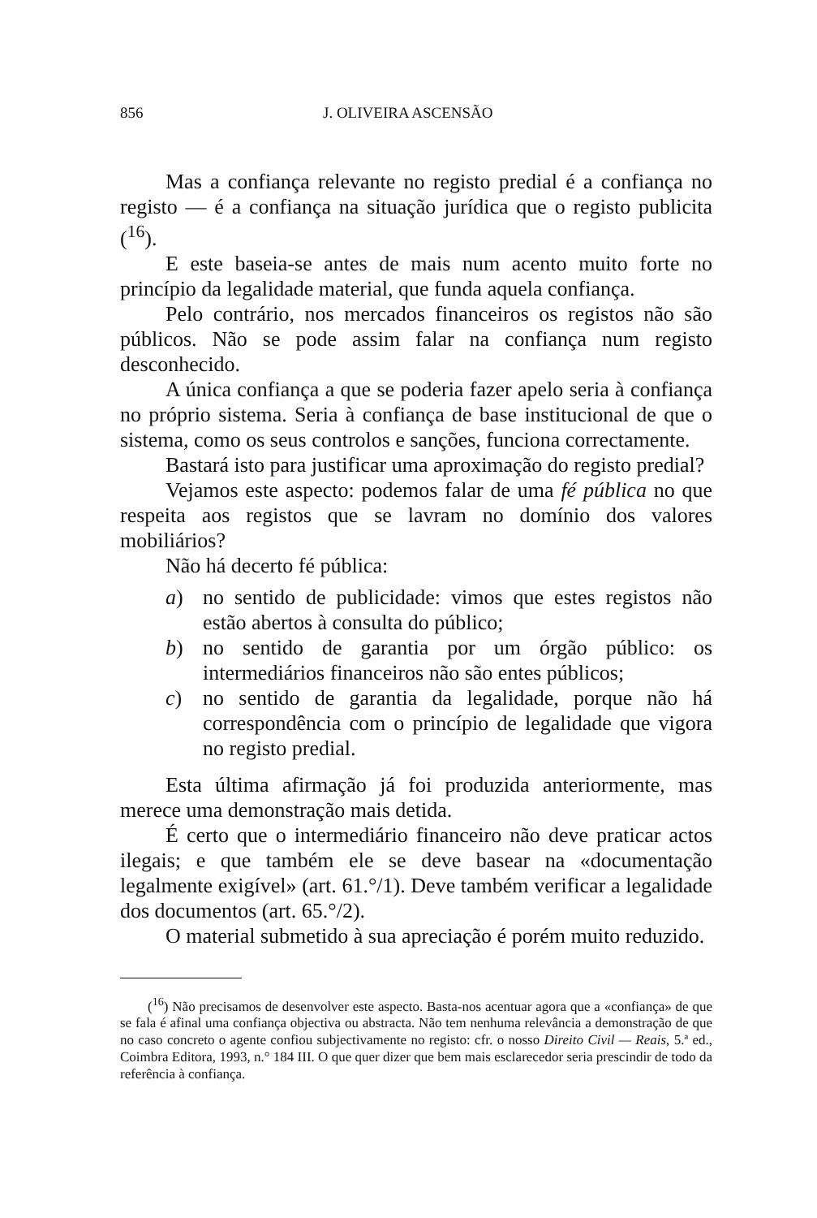856 J. OLIVEIRA ASCENSÃO
Mas a confiança relevante no registo predial é a confiança no registo — é a confiança na situação jurídica que o registo publicita (<sup>16</sup>).
E este baseia-se antes de mais num acento muito forte no princípio da legalidade material, que funda aquela confiança.
Pelo contrário, nos mercados financeiros os registos não são públicos. Não se pode assim falar na confiança num registo desconhecido.
A única confiança a que se poderia fazer apelo seria à confiança no próprio sistema. Seria à confiança de base institucional de que o sistema, como os seus controlos e sanções, funciona correctamente.
Bastará isto para justificar uma aproximação do registo predial?
Vejamos este aspecto: podemos falar de uma fé pública no que respeita aos registos que se lavram no domínio dos valores mobiliários?
Não há decerto fé pública:
a) no sentido de publicidade: vimos que estes registos não estão abertos à consulta do público;
b) no sentido de garantia por um órgão público: os intermediários financeiros não são entes públicos;
c) no sentido de garantia da legalidade, porque não há correspondência com o princípio de legalidade que vigora no registo predial.
Esta última afirmação já foi produzida anteriormente, mas merece uma demonstração mais detida.
É certo que o intermediário financeiro não deve praticar actos ilegais; e que também ele se deve basear na «documentação legalmente exigível» (art. 61.°/1). Deve também verificar a legalidade dos documentos (art. 65.°/2).
O material submetido à sua apreciação é porém muito reduzido.
(<sup>16</sup>) Não precisamos de desenvolver este aspecto. Basta-nos acentuar agora que a «confiança» de que se fala é afinal uma confiança objectiva ou abstracta. Não tem nenhuma relevância a demonstração de que no caso concreto o agente confiou subjectivamente no registo: cfr. o nosso Direito Civil — Reais, 5.ª ed., Coimbra Editora, 1993, n.° 184 III. O que quer dizer que bem mais esclarecedor seria prescindir de todo da referência à confiança.